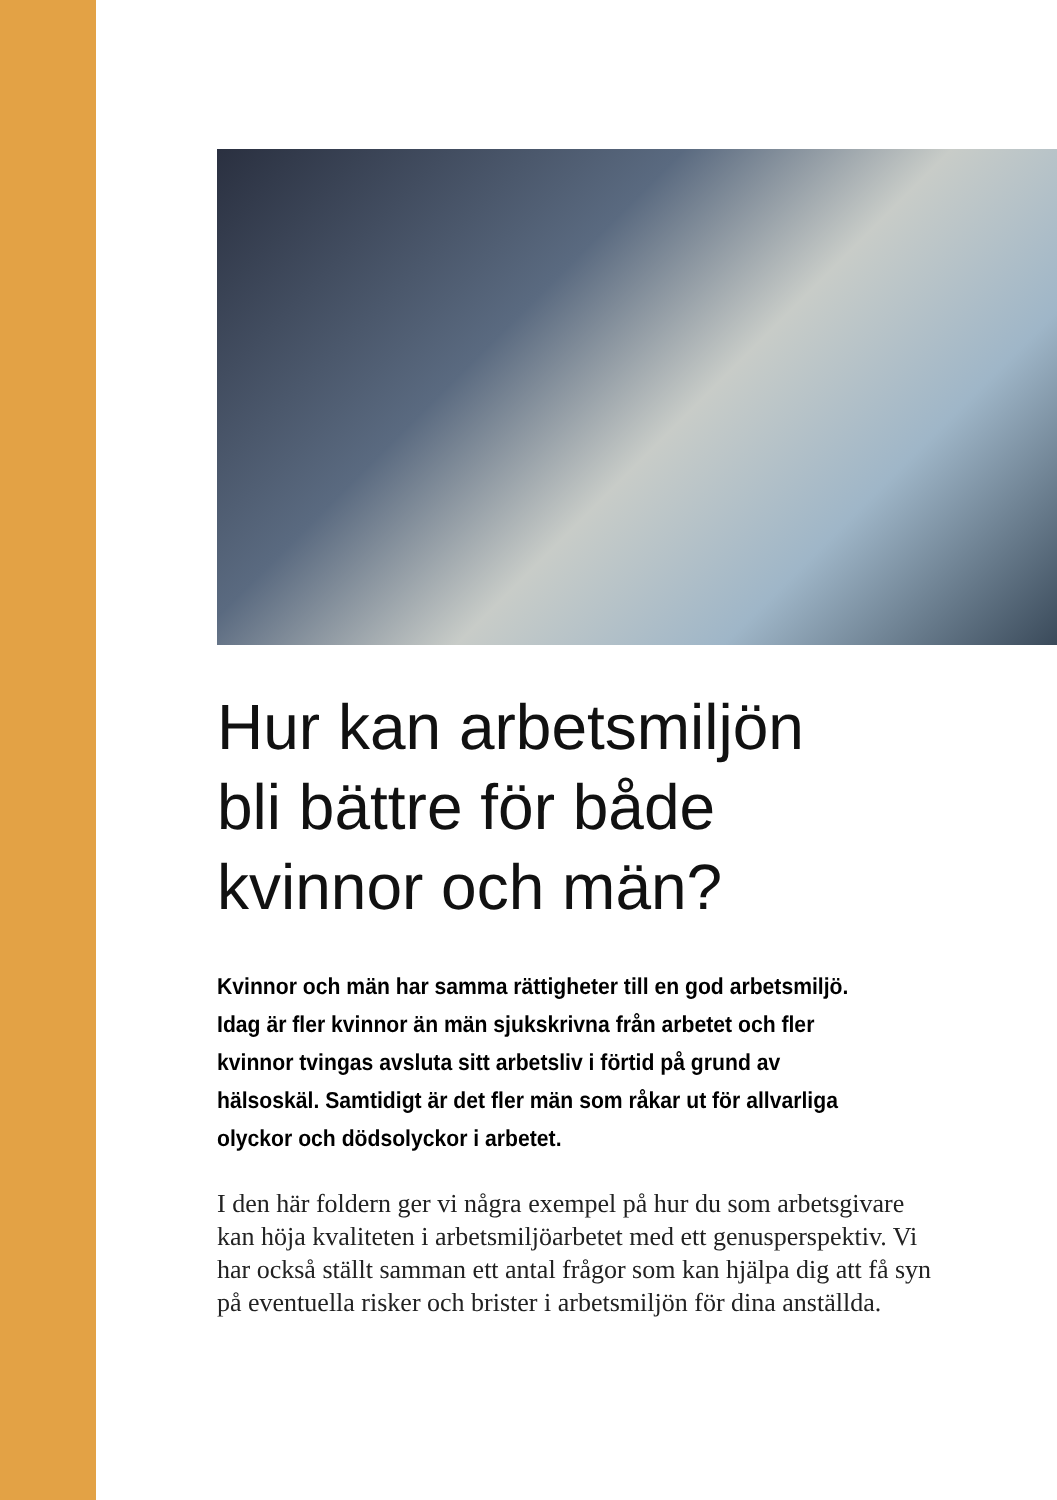Hur kan arbetsmiljön
bli bättre för både
kvinnor och män?
Kvinnor och män har samma rättigheter till en god arbetsmiljö. Idag är fler kvinnor än män sjukskrivna från arbetet och fler kvinnor tvingas avsluta sitt arbetsliv i förtid på grund av hälsoskäl. Samtidigt är det fler män som råkar ut för allvarliga olyckor och dödsolyckor i arbetet.
I den här foldern ger vi några exempel på hur du som arbetsgivare kan höja kvaliteten i arbetsmiljöarbetet med ett genusperspektiv. Vi har också ställt samman ett antal frågor som kan hjälpa dig att få syn på eventuella risker och brister i arbetsmiljön för dina anställda.